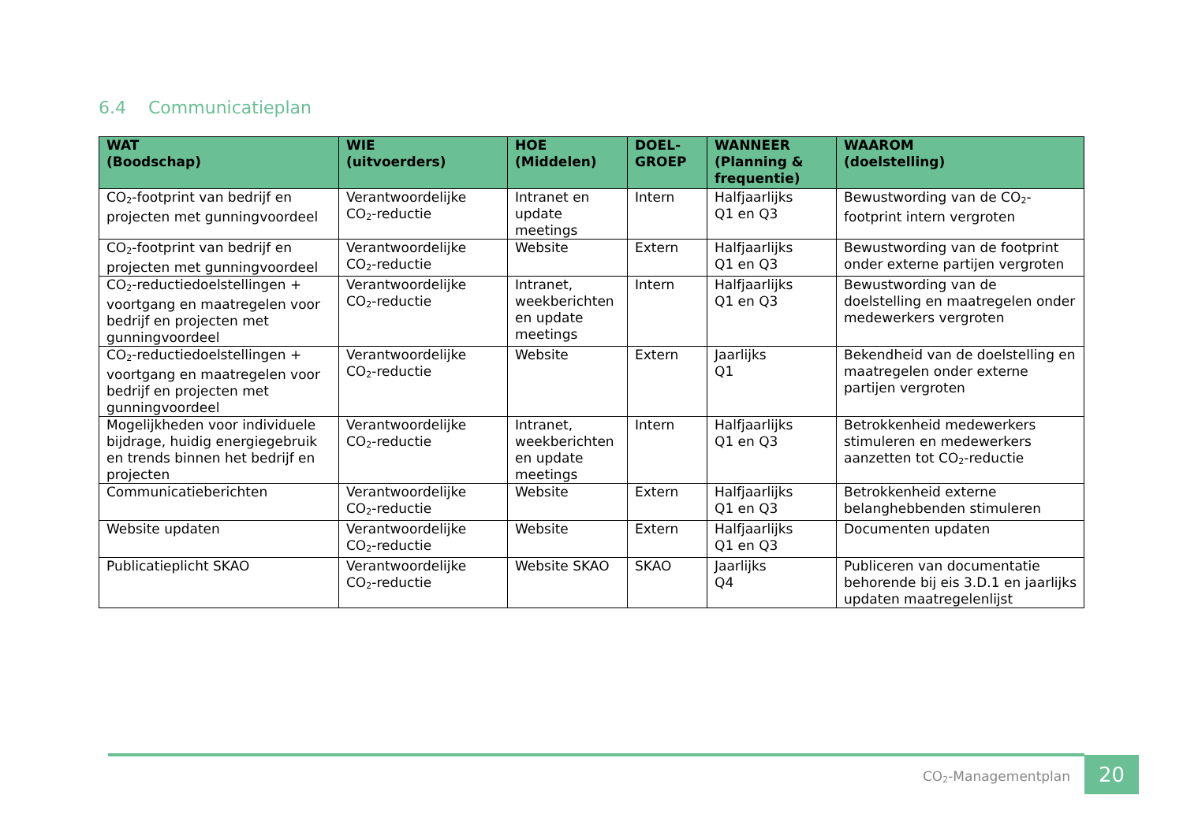6.4 Communicatieplan
| WAT (Boodschap) | WIE (uitvoerders) | HOE (Middelen) | DOEL- GROEP | WANNEER (Planning & frequentie) | WAAROM (doelstelling) |
| --- | --- | --- | --- | --- | --- |
| CO<sub>2</sub>-footprint van bedrijf en projecten met gunningvoordeel | Verantwoordelijke CO<sub>2</sub>-reductie | Intranet en update meetings | Intern | Halfjaarlijks Q1 en Q3 | Bewustwording van de CO<sub>2</sub>-footprint intern vergroten |
| CO<sub>2</sub>-footprint van bedrijf en projecten met gunningvoordeel | Verantwoordelijke CO<sub>2</sub>-reductie | Website | Extern | Halfjaarlijks Q1 en Q3 | Bewustwording van de footprint onder externe partijen vergroten |
| CO<sub>2</sub>-reductiedoelstellingen + voortgang en maatregelen voor bedrijf en projecten met gunningvoordeel | Verantwoordelijke CO<sub>2</sub>-reductie | Intranet, weekberichten en update meetings | Intern | Halfjaarlijks Q1 en Q3 | Bewustwording van de doelstelling en maatregelen onder medewerkers vergroten |
| CO<sub>2</sub>-reductiedoelstellingen + voortgang en maatregelen voor bedrijf en projecten met gunningvoordeel | Verantwoordelijke CO<sub>2</sub>-reductie | Website | Extern | Jaarlijks Q1 | Bekendheid van de doelstelling en maatregelen onder externe partijen vergroten |
| Mogelijkheden voor individuele bijdrage, huidig energiegebruik en trends binnen het bedrijf en projecten | Verantwoordelijke CO<sub>2</sub>-reductie | Intranet, weekberichten en update meetings | Intern | Halfjaarlijks Q1 en Q3 | Betrokkenheid medewerkers stimuleren en medewerkers aanzetten tot CO<sub>2</sub>-reductie |
| Communicatieberichten | Verantwoordelijke CO<sub>2</sub>-reductie | Website | Extern | Halfjaarlijks Q1 en Q3 | Betrokkenheid externe belanghebbenden stimuleren |
| Website updaten | Verantwoordelijke CO<sub>2</sub>-reductie | Website | Extern | Halfjaarlijks Q1 en Q3 | Documenten updaten |
| Publicatieplicht SKAO | Verantwoordelijke CO<sub>2</sub>-reductie | Website SKAO | SKAO | Jaarlijks Q4 | Publiceren van documentatie behorende bij eis 3.D.1 en jaarlijks updaten maatregelenlijst |
CO<sub>2</sub>-Managementplan 20